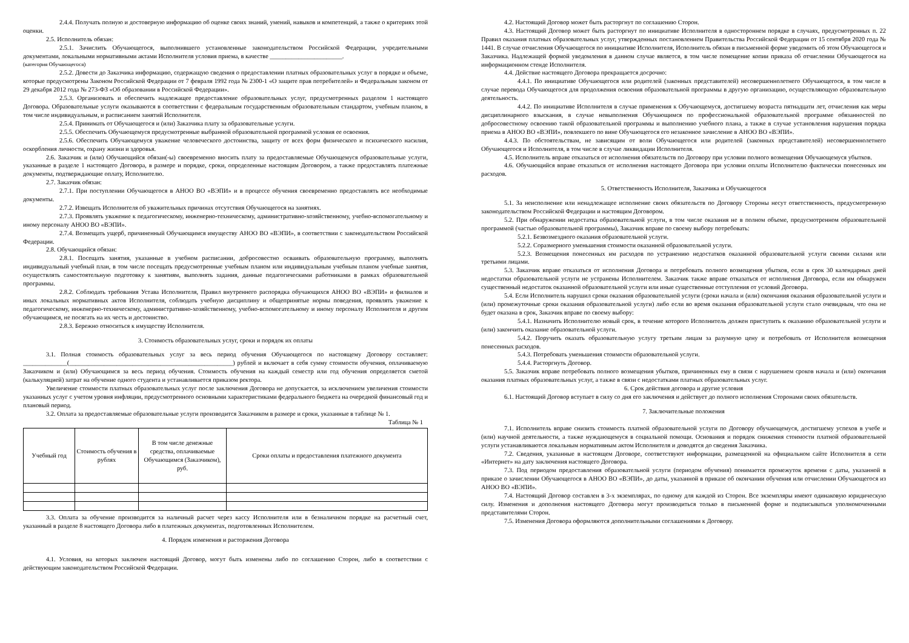2.4.4. Получать полную и достоверную информацию об оценке своих знаний, умений, навыков и компетенций, а также о критериях этой оценки.
2.5. Исполнитель обязан:
2.5.1. Зачислить Обучающегося, выполнившего установленные законодательством Российской Федерации, учредительными документами, локальными нормативными актами Исполнителя условия приема, в качестве _______________________.
(категория Обучающегося)
2.5.2. Довести до Заказчика информацию, содержащую сведения о предоставлении платных образовательных услуг в порядке и объеме, которые предусмотрены Законом Российской Федерации от 7 февраля 1992 года № 2300-1 «О защите прав потребителей» и Федеральным законом от 29 декабря 2012 года № 273-ФЗ «Об образовании в Российской Федерации».
2.5.3. Организовать и обеспечить надлежащее предоставление образовательных услуг, предусмотренных разделом 1 настоящего Договора. Образовательные услуги оказываются в соответствии с федеральным государственным образовательным стандартом, учебным планом, в том числе индивидуальным, и расписанием занятий Исполнителя.
2.5.4. Принимать от Обучающегося и (или) Заказчика плату за образовательные услуги.
2.5.5. Обеспечить Обучающемуся предусмотренные выбранной образовательной программой условия ее освоения.
2.5.6. Обеспечить Обучающемуся уважение человеческого достоинства, защиту от всех форм физического и психического насилия, оскорбления личности, охрану жизни и здоровья.
2.6. Заказчик и (или) Обучающийся обязан(-ы) своевременно вносить плату за предоставляемые Обучающемуся образовательные услуги, указанные в разделе 1 настоящего Договора, в размере и порядке, сроки, определенные настоящим Договором, а также предоставлять платежные документы, подтверждающие оплату, Исполнителю.
2.7. Заказчик обязан:
2.7.1. При поступлении Обучающегося в АНОО ВО «ВЭПИ» и в процессе обучения своевременно предоставлять все необходимые документы.
2.7.2. Извещать Исполнителя об уважительных причинах отсутствия Обучающегося на занятиях.
2.7.3. Проявлять уважение к педагогическому, инженерно-техническому, административно-хозяйственному, учебно-вспомогательному и иному персоналу АНОО ВО «ВЭПИ».
2.7.4. Возмещать ущерб, причиненный Обучающимся имуществу АНОО ВО «ВЭПИ», в соответствии с законодательством Российской Федерации.
2.8. Обучающийся обязан:
2.8.1. Посещать занятия, указанные в учебном расписании, добросовестно осваивать образовательную программу, выполнять индивидуальный учебный план, в том числе посещать предусмотренные учебным планом или индивидуальным учебным планом учебные занятия, осуществлять самостоятельную подготовку к занятиям, выполнять задания, данные педагогическими работниками в рамках образовательной программы.
2.8.2. Соблюдать требования Устава Исполнителя, Правил внутреннего распорядка обучающихся АНОО ВО «ВЭПИ» и филиалов и иных локальных нормативных актов Исполнителя, соблюдать учебную дисциплину и общепринятые нормы поведения, проявлять уважение к педагогическому, инженерно-техническому, административно-хозяйственному, учебно-вспомогательному и иному персоналу Исполнителя и другим обучающимся, не посягать на их честь и достоинство.
2.8.3. Бережно относиться к имуществу Исполнителя.
3. Стоимость образовательных услуг, сроки и порядок их оплаты
3.1. Полная стоимость образовательных услуг за весь период обучения Обучающегося по настоящему Договору составляет: ______________(____________________________________________________) рублей и включает в себя сумму стоимости обучения, оплачиваемую Заказчиком и (или) Обучающимся за весь период обучения. Стоимость обучения на каждый семестр или год обучения определяется сметой (калькуляцией) затрат на обучение одного студента и устанавливается приказом ректора.
Увеличение стоимости платных образовательных услуг после заключения Договора не допускается, за исключением увеличения стоимости указанных услуг с учетом уровня инфляции, предусмотренного основными характеристиками федерального бюджета на очередной финансовый год и плановый период.
3.2. Оплата за предоставляемые образовательные услуги производится Заказчиком в размере и сроки, указанные в таблице № 1.
Таблица № 1
| Учебный год | Стоимость обучения в рублях | В том числе денежные средства, оплачиваемые Обучающимся (Заказчиком), руб. | Сроки оплаты и предоставления платежного документа |
| --- | --- | --- | --- |
3.3. Оплата за обучение производится за наличный расчет через кассу Исполнителя или в безналичном порядке на расчетный счет, указанный в разделе 8 настоящего Договора либо в платежных документах, подготовленных Исполнителем.
4. Порядок изменения и расторжения Договора
4.1. Условия, на которых заключен настоящий Договор, могут быть изменены либо по соглашению Сторон, либо в соответствии с действующим законодательством Российской Федерации.
4.2. Настоящий Договор может быть расторгнут по соглашению Сторон.
4.3. Настоящий Договор может быть расторгнут по инициативе Исполнителя в одностороннем порядке в случаях, предусмотренных п. 22 Правил оказания платных образовательных услуг, утвержденных постановлением Правительства Российской Федерации от 15 сентября 2020 года № 1441. В случае отчисления Обучающегося по инициативе Исполнителя, Исполнитель обязан в письменной форме уведомить об этом Обучающегося и Заказчика. Надлежащей формой уведомления в данном случае является, в том числе помещение копии приказа об отчислении Обучающегося на информационном стенде Исполнителя.
4.4. Действие настоящего Договора прекращается досрочно:
4.4.1. По инициативе Обучающегося или родителей (законных представителей) несовершеннолетнего Обучающегося, в том числе в случае перевода Обучающегося для продолжения освоения образовательной программы в другую организацию, осуществляющую образовательную деятельность.
4.4.2. По инициативе Исполнителя в случае применения к Обучающемуся, достигшему возраста пятнадцати лет, отчисления как меры дисциплинарного взыскания, в случае невыполнения Обучающимся по профессиональной образовательной программе обязанностей по добросовестному освоению такой образовательной программы и выполнению учебного плана, а также в случае установления нарушения порядка приема в АНОО ВО «ВЭПИ», повлекшего по вине Обучающегося его незаконное зачисление в АНОО ВО «ВЭПИ».
4.4.3. По обстоятельствам, не зависящим от воли Обучающегося или родителей (законных представителей) несовершеннолетнего Обучающегося и Исполнителя, в том числе в случае ликвидации Исполнителя.
4.5. Исполнитель вправе отказаться от исполнения обязательств по Договору при условии полного возмещения Обучающемуся убытков.
4.6. Обучающийся вправе отказаться от исполнения настоящего Договора при условии оплаты Исполнителю фактически понесенных им расходов.
5. Ответственность Исполнителя, Заказчика и Обучающегося
5.1. За неисполнение или ненадлежащее исполнение своих обязательств по Договору Стороны несут ответственность, предусмотренную законодательством Российской Федерации и настоящим Договором.
5.2. При обнаружении недостатка образовательной услуги, в том числе оказания не в полном объеме, предусмотренном образовательной программой (частью образовательной программы), Заказчик вправе по своему выбору потребовать:
5.2.1. Безвозмездного оказания образовательной услуги.
5.2.2. Соразмерного уменьшения стоимости оказанной образовательной услуги.
5.2.3. Возмещения понесенных им расходов по устранению недостатков оказанной образовательной услуги своими силами или третьими лицами.
5.3. Заказчик вправе отказаться от исполнения Договора и потребовать полного возмещения убытков, если в срок 30 календарных дней недостатки образовательной услуги не устранены Исполнителем. Заказчик также вправе отказаться от исполнения Договора, если им обнаружен существенный недостаток оказанной образовательной услуги или иные существенные отступления от условий Договора.
5.4. Если Исполнитель нарушил сроки оказания образовательной услуги (сроки начала и (или) окончания оказания образовательной услуги и (или) промежуточные сроки оказания образовательной услуги) либо если во время оказания образовательной услуги стало очевидным, что она не будет оказана в срок, Заказчик вправе по своему выбору:
5.4.1. Назначить Исполнителю новый срок, в течение которого Исполнитель должен приступить к оказанию образовательной услуги и (или) закончить оказание образовательной услуги.
5.4.2. Поручить оказать образовательную услугу третьим лицам за разумную цену и потребовать от Исполнителя возмещения понесенных расходов.
5.4.3. Потребовать уменьшения стоимости образовательной услуги.
5.4.4. Расторгнуть Договор.
5.5. Заказчик вправе потребовать полного возмещения убытков, причиненных ему в связи с нарушением сроков начала и (или) окончания оказания платных образовательных услуг, а также в связи с недостатками платных образовательных услуг.
6. Срок действия договора и другие условия
6.1. Настоящий Договор вступает в силу со дня его заключения и действует до полного исполнения Сторонами своих обязательств.
7. Заключительные положения
7.1. Исполнитель вправе снизить стоимость платной образовательной услуги по Договору обучающемуся, достигшему успехов в учебе и (или) научной деятельности, а также нуждающемуся в социальной помощи. Основания и порядок снижения стоимости платной образовательной услуги устанавливаются локальным нормативным актом Исполнителя и доводятся до сведения Заказчика.
7.2. Сведения, указанные в настоящем Договоре, соответствуют информации, размещенной на официальном сайте Исполнителя в сети «Интернет» на дату заключения настоящего Договора.
7.3. Под периодом предоставления образовательной услуги (периодом обучения) понимается промежуток времени с даты, указанной в приказе о зачислении Обучающегося в АНОО ВО «ВЭПИ», до даты, указанной в приказе об окончании обучения или отчислении Обучающегося из АНОО ВО «ВЭПИ».
7.4. Настоящий Договор составлен в 3-х экземплярах, по одному для каждой из Сторон. Все экземпляры имеют одинаковую юридическую силу. Изменения и дополнения настоящего Договора могут производиться только в письменной форме и подписываться уполномоченными представителями Сторон.
7.5. Изменения Договора оформляются дополнительными соглашениями к Договору.